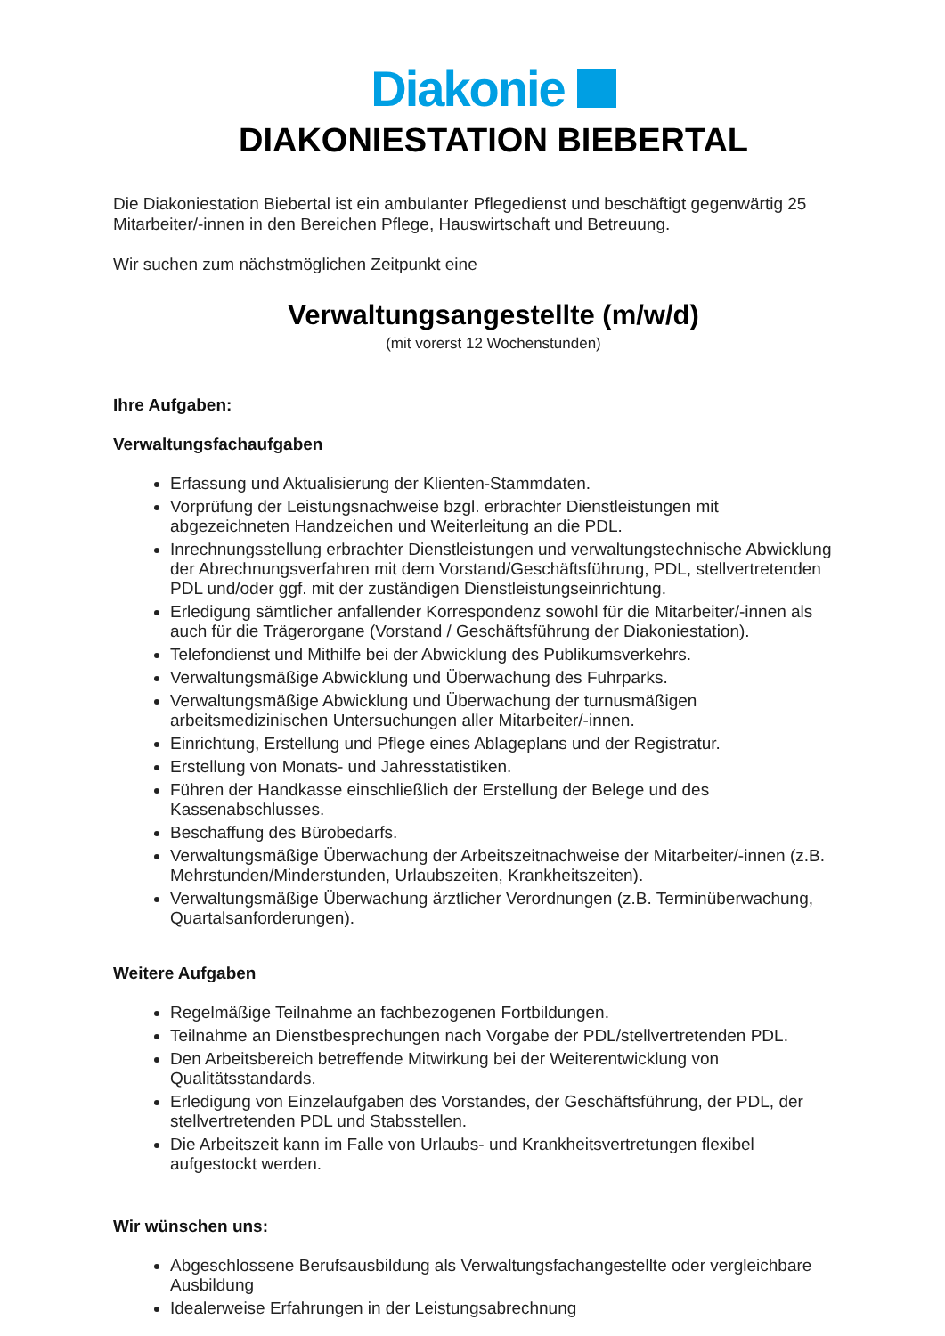Diakonie
DIAKONIESTATION BIEBERTAL
Die Diakoniestation Biebertal ist ein ambulanter Pflegedienst und beschäftigt gegenwärtig 25 Mitarbeiter/-innen in den Bereichen Pflege, Hauswirtschaft und Betreuung.
Wir suchen zum nächstmöglichen Zeitpunkt eine
Verwaltungsangestellte (m/w/d)
(mit vorerst 12 Wochenstunden)
Ihre Aufgaben:
Verwaltungsfachaufgaben
Erfassung und Aktualisierung der Klienten-Stammdaten.
Vorprüfung der Leistungsnachweise bzgl. erbrachter Dienstleistungen mit abgezeichneten Handzeichen und Weiterleitung an die PDL.
Inrechnungsstellung erbrachter Dienstleistungen und verwaltungstechnische Abwicklung der Abrechnungsverfahren mit dem Vorstand/Geschäftsführung, PDL, stellvertretenden PDL und/oder ggf. mit der zuständigen Dienstleistungseinrichtung.
Erledigung sämtlicher anfallender Korrespondenz sowohl für die Mitarbeiter/-innen als auch für die Trägerorgane (Vorstand / Geschäftsführung der Diakoniestation).
Telefondienst und Mithilfe bei der Abwicklung des Publikumsverkehrs.
Verwaltungsmäßige Abwicklung und Überwachung des Fuhrparks.
Verwaltungsmäßige Abwicklung und Überwachung der turnusmäßigen arbeitsmedizinischen Untersuchungen aller Mitarbeiter/-innen.
Einrichtung, Erstellung und Pflege eines Ablageplans und der Registratur.
Erstellung von Monats- und Jahresstatistiken.
Führen der Handkasse einschließlich der Erstellung der Belege und des Kassenabschlusses.
Beschaffung des Bürobedarfs.
Verwaltungsmäßige Überwachung der Arbeitszeitnachweise der Mitarbeiter/-innen (z.B. Mehrstunden/Minderstunden, Urlaubszeiten, Krankheitszeiten).
Verwaltungsmäßige Überwachung ärztlicher Verordnungen (z.B. Terminüberwachung, Quartalsanforderungen).
Weitere Aufgaben
Regelmäßige Teilnahme an fachbezogenen Fortbildungen.
Teilnahme an Dienstbesprechungen nach Vorgabe der PDL/stellvertretenden PDL.
Den Arbeitsbereich betreffende Mitwirkung bei der Weiterentwicklung von Qualitätsstandards.
Erledigung von Einzelaufgaben des Vorstandes, der Geschäftsführung, der PDL, der stellvertretenden PDL und Stabsstellen.
Die Arbeitszeit kann im Falle von Urlaubs- und Krankheitsvertretungen flexibel aufgestockt werden.
Wir wünschen uns:
Abgeschlossene Berufsausbildung als Verwaltungsfachangestellte oder vergleichbare Ausbildung
Idealerweise Erfahrungen in der Leistungsabrechnung